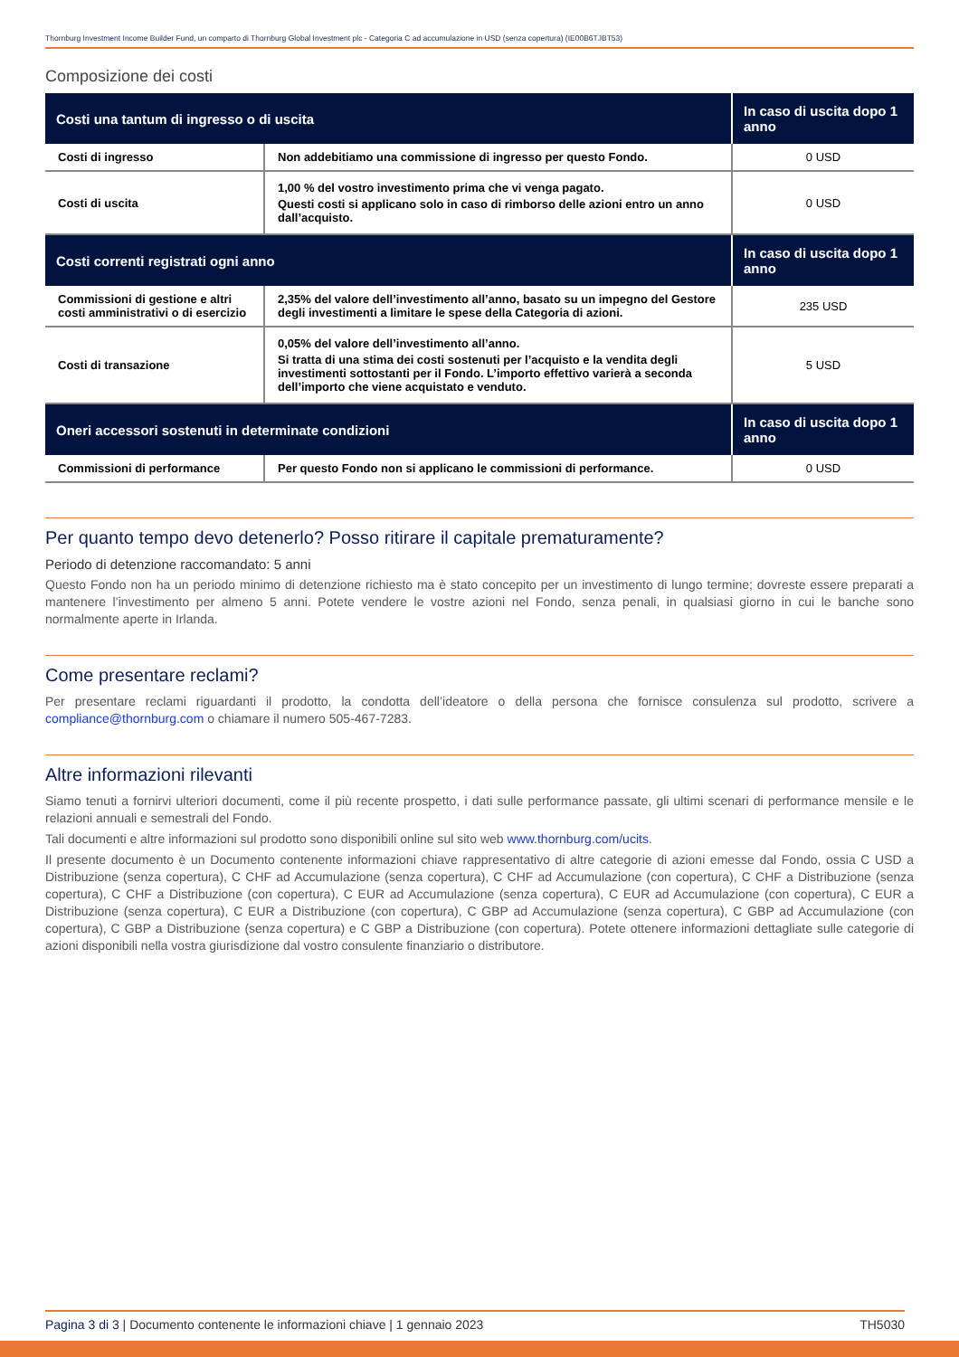Thornburg Investment Income Builder Fund, un comparto di Thornburg Global Investment plc - Categoria C ad accumulazione in USD (senza copertura) (IE00B6TJBT53)
Composizione dei costi
| Costi una tantum di ingresso o di uscita | | In caso di uscita dopo 1 anno |
| --- | --- | --- |
| Costi di ingresso | Non addebitiamo una commissione di ingresso per questo Fondo. | 0 USD |
| Costi di uscita | 1,00 % del vostro investimento prima che vi venga pagato. Questi costi si applicano solo in caso di rimborso delle azioni entro un anno dall’acquisto. | 0 USD |
| Costi correnti registrati ogni anno | | In caso di uscita dopo 1 anno |
| Commissioni di gestione e altri costi amministrativi o di esercizio | 2,35% del valore dell’investimento all’anno, basato su un impegno del Gestore degli investimenti a limitare le spese della Categoria di azioni. | 235 USD |
| Costi di transazione | 0,05% del valore dell’investimento all’anno. Si tratta di una stima dei costi sostenuti per l’acquisto e la vendita degli investimenti sottostanti per il Fondo. L’importo effettivo varierà a seconda dell’importo che viene acquistato e venduto. | 5 USD |
| Oneri accessori sostenuti in determinate condizioni | | In caso di uscita dopo 1 anno |
| Commissioni di performance | Per questo Fondo non si applicano le commissioni di performance. | 0 USD |
Per quanto tempo devo detenerlo? Posso ritirare il capitale prematuramente?
Periodo di detenzione raccomandato: 5 anni
Questo Fondo non ha un periodo minimo di detenzione richiesto ma è stato concepito per un investimento di lungo termine; dovreste essere preparati a mantenere l’investimento per almeno 5 anni. Potete vendere le vostre azioni nel Fondo, senza penali, in qualsiasi giorno in cui le banche sono normalmente aperte in Irlanda.
Come presentare reclami?
Per presentare reclami riguardanti il prodotto, la condotta dell’ideatore o della persona che fornisce consulenza sul prodotto, scrivere a compliance@thornburg.com o chiamare il numero 505-467-7283.
Altre informazioni rilevanti
Siamo tenuti a fornirvi ulteriori documenti, come il più recente prospetto, i dati sulle performance passate, gli ultimi scenari di performance mensile e le relazioni annuali e semestrali del Fondo.
Tali documenti e altre informazioni sul prodotto sono disponibili online sul sito web www.thornburg.com/ucits.
Il presente documento è un Documento contenente informazioni chiave rappresentativo di altre categorie di azioni emesse dal Fondo, ossia C USD a Distribuzione (senza copertura), C CHF ad Accumulazione (senza copertura), C CHF ad Accumulazione (con copertura), C CHF a Distribuzione (senza copertura), C CHF a Distribuzione (con copertura), C EUR ad Accumulazione (senza copertura), C EUR ad Accumulazione (con copertura), C EUR a Distribuzione (senza copertura), C EUR a Distribuzione (con copertura), C GBP ad Accumulazione (senza copertura), C GBP ad Accumulazione (con copertura), C GBP a Distribuzione (senza copertura) e C GBP a Distribuzione (con copertura). Potete ottenere informazioni dettagliate sulle categorie di azioni disponibili nella vostra giurisdizione dal vostro consulente finanziario o distributore.
Pagina 3 di 3 | Documento contenente le informazioni chiave | 1 gennaio 2023 TH5030